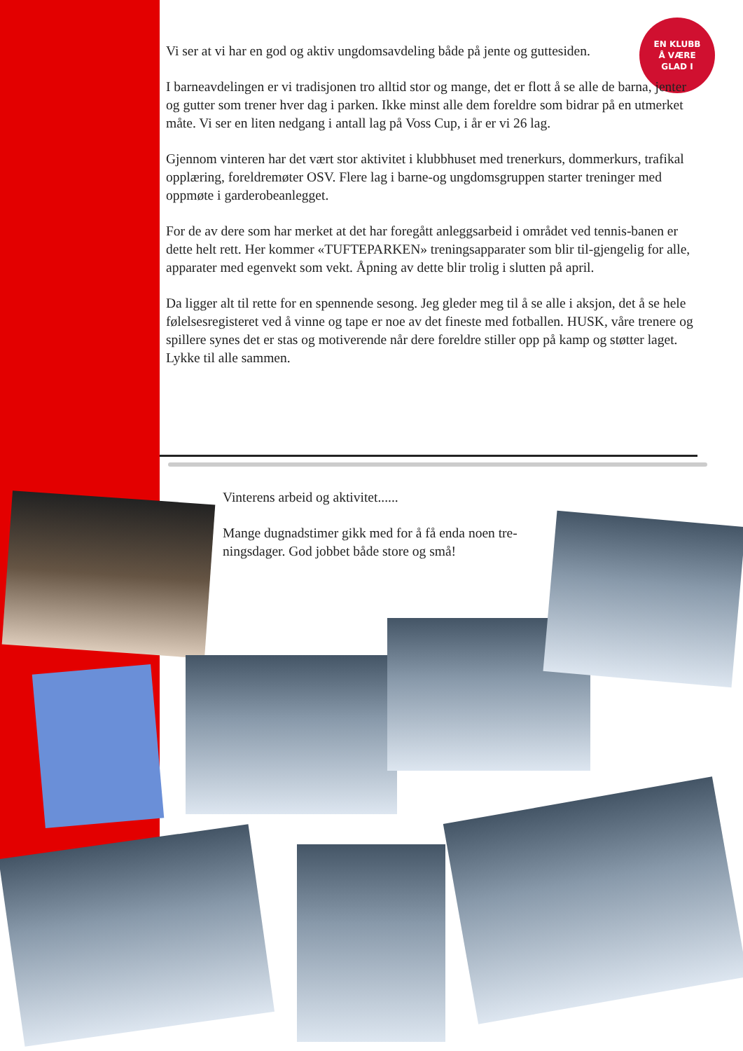EN KLUBB
Å VÆRE
GLAD I
Vi ser at vi har en god og aktiv ungdomsavdeling både på jente og guttesiden.
I barneavdelingen er vi tradisjonen tro alltid stor og mange, det er flott å se alle de barna, jenter og gutter som trener hver dag i parken. Ikke minst alle dem foreldre som bidrar på en utmerket måte. Vi ser en liten nedgang i antall lag på Voss Cup, i år er vi 26 lag.
Gjennom vinteren har det vært stor aktivitet i klubbhuset med trenerkurs, dommerkurs, trafikal opplæring, foreldremøter OSV. Flere lag i barne-og ungdomsgruppen starter treninger med oppmøte i garderobeanlegget.
For de av dere som har merket at det har foregått anleggsarbeid i området ved tennis-banen er dette helt rett. Her kommer «TUFTEPARKEN» treningsapparater som blir til-gjengelig for alle, apparater med egenvekt som vekt. Åpning av dette blir trolig i slutten på april.
Da ligger alt til rette for en spennende sesong. Jeg gleder meg til å se alle i aksjon, det å se hele følelsesregisteret ved å vinne og tape er noe av det fineste med fotballen. HUSK, våre trenere og spillere synes det er stas og motiverende når dere foreldre stiller opp på kamp og støtter laget. Lykke til alle sammen.
Vinterens arbeid og aktivitet......
Mange dugnadstimer gikk med for å få enda noen tre-ningsdager. God jobbet både store og små!